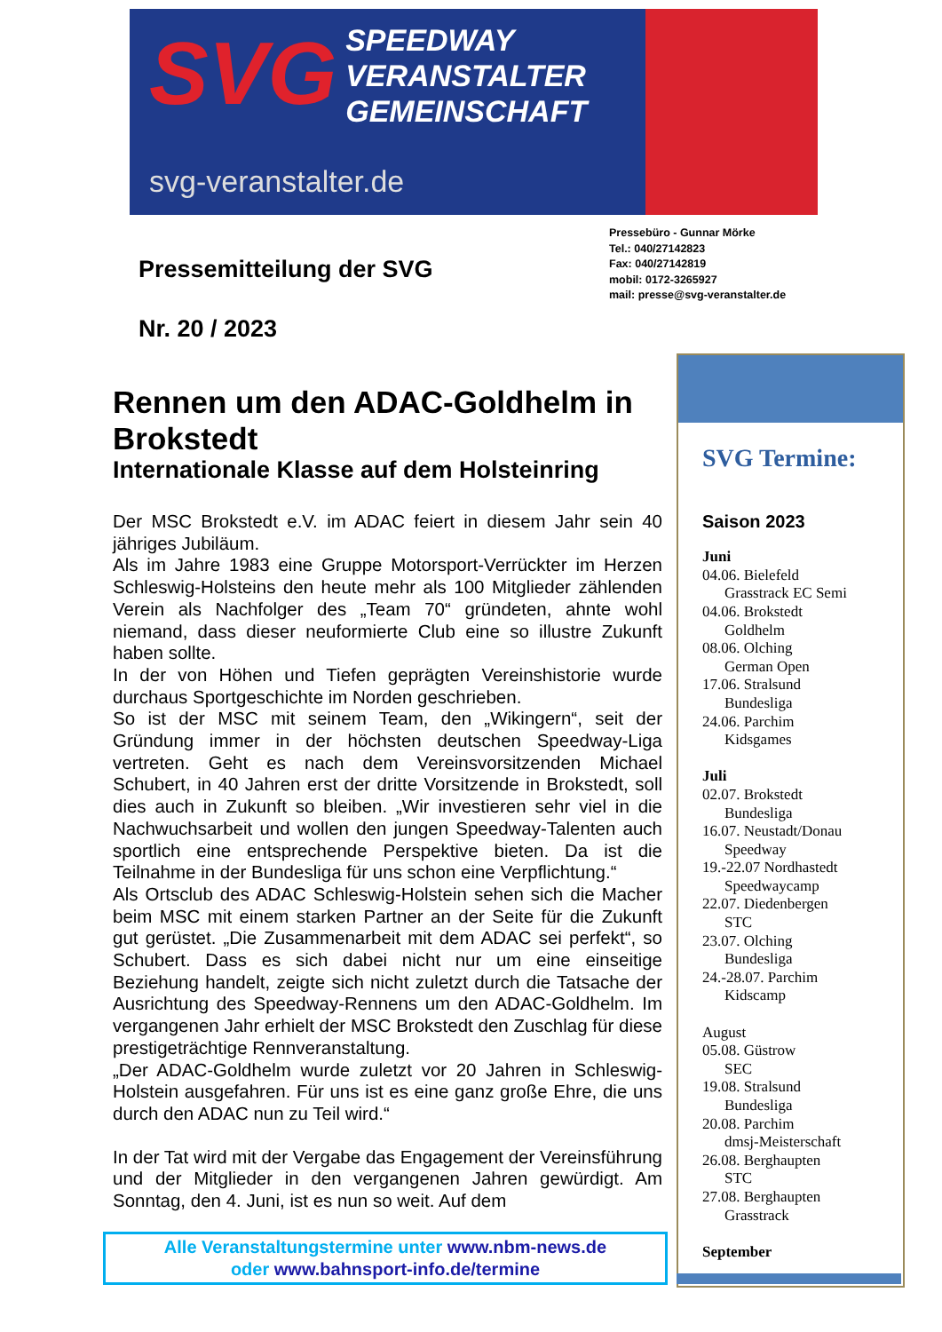SVG SPEEDWAY
VERANSTALTER
GEMEINSCHAFT
svg-veranstalter.de
Pressebüro - Gunnar Mörke
Tel.: 040/27142823
Fax: 040/27142819
mobil: 0172-3265927
mail: presse@svg-veranstalter.de
Pressemitteilung der SVG
Nr. 20 / 2023
Rennen um den ADAC-Goldhelm in Brokstedt
Internationale Klasse auf dem Holsteinring
Der MSC Brokstedt e.V. im ADAC feiert in diesem Jahr sein 40 jähriges Jubiläum.
Als im Jahre 1983 eine Gruppe Motorsport-Verrückter im Herzen Schleswig-Holsteins den heute mehr als 100 Mitglieder zählenden Verein als Nachfolger des „Team 70“ gründeten, ahnte wohl niemand, dass dieser neuformierte Club eine so illustre Zukunft haben sollte.
In der von Höhen und Tiefen geprägten Vereinshistorie wurde durchaus Sportgeschichte im Norden geschrieben.
So ist der MSC mit seinem Team, den „Wikingern“, seit der Gründung immer in der höchsten deutschen Speedway-Liga vertreten. Geht es nach dem Vereinsvorsitzenden Michael Schubert, in 40 Jahren erst der dritte Vorsitzende in Brokstedt, soll dies auch in Zukunft so bleiben. „Wir investieren sehr viel in die Nachwuchsarbeit und wollen den jungen Speedway-Talenten auch sportlich eine entsprechende Perspektive bieten. Da ist die Teilnahme in der Bundesliga für uns schon eine Verpflichtung.“
Als Ortsclub des ADAC Schleswig-Holstein sehen sich die Macher beim MSC mit einem starken Partner an der Seite für die Zukunft gut gerüstet. „Die Zusammenarbeit mit dem ADAC sei perfekt“, so Schubert. Dass es sich dabei nicht nur um eine einseitige Beziehung handelt, zeigte sich nicht zuletzt durch die Tatsache der Ausrichtung des Speedway-Rennens um den ADAC-Goldhelm. Im vergangenen Jahr erhielt der MSC Brokstedt den Zuschlag für diese prestigeträchtige Rennveranstaltung.
„Der ADAC-Goldhelm wurde zuletzt vor 20 Jahren in Schleswig-Holstein ausgefahren. Für uns ist es eine ganz große Ehre, die uns durch den ADAC nun zu Teil wird.“
In der Tat wird mit der Vergabe das Engagement der Vereinsführung und der Mitglieder in den vergangenen Jahren gewürdigt. Am Sonntag, den 4. Juni, ist es nun so weit. Auf dem
Alle Veranstaltungstermine unter www.nbm-news.de
oder www.bahnsport-info.de/termine
SVG Termine:
Saison 2023
Juni
04.06. Bielefeld
Grasstrack EC Semi
04.06. Brokstedt
Goldhelm
08.06. Olching
German Open
17.06. Stralsund
Bundesliga
24.06. Parchim
Kidsgames
Juli
02.07. Brokstedt
Bundesliga
16.07. Neustadt/Donau
Speedway
19.-22.07 Nordhastedt
Speedwaycamp
22.07. Diedenbergen
STC
23.07. Olching
Bundesliga
24.-28.07. Parchim
Kidscamp
August
05.08. Güstrow
SEC
19.08. Stralsund
Bundesliga
20.08. Parchim
dmsj-Meisterschaft
26.08. Berghaupten
STC
27.08. Berghaupten
Grasstrack
September